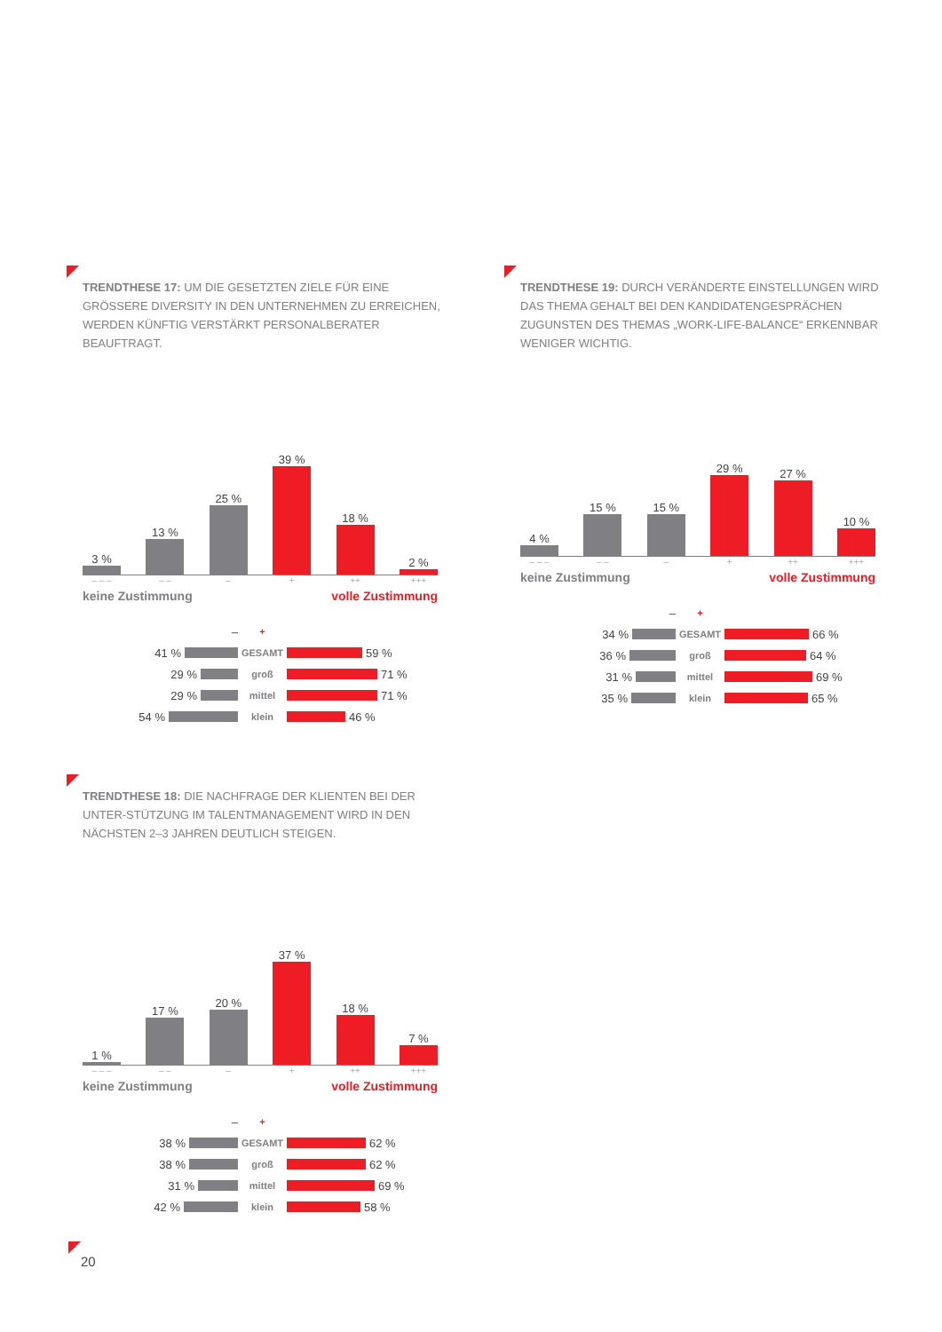TRENDTHESE 17: UM DIE GESETZTEN ZIELE FÜR EINE GRÖSSERE DIVERSITY IN DEN UNTERNEHMEN ZU ERREICHEN, WERDEN KÜNFTIG VERSTÄRKT PERSONALBERATER BEAUFTRAGT.
3 %
13 %
25 %
39 %
18 %
2 %
– – – – – – + ++ +++
keine Zustimmung volle Zustimmung
–
+
41 %
GESAMT
59 %
29 %
groß
71 %
29 %
mittel
71 %
54 %
klein
46 %
TRENDTHESE 19: DURCH VERÄNDERTE EINSTELLUNGEN WIRD DAS THEMA GEHALT BEI DEN KANDIDATENGESPRÄCHEN ZUGUNSTEN DES THEMAS „WORK-LIFE-BALANCE“ ERKENNBAR WENIGER WICHTIG.
4 %
15 %
15 %
29 %
27 %
10 %
– – – – – – + ++ +++
keine Zustimmung volle Zustimmung
–
+
34 %
GESAMT
66 %
36 %
groß
64 %
31 %
mittel
69 %
35 %
klein
65 %
TRENDTHESE 18: DIE NACHFRAGE DER KLIENTEN BEI DER UNTER-STÜTZUNG IM TALENTMANAGEMENT WIRD IN DEN NÄCHSTEN 2–3 JAHREN DEUTLICH STEIGEN.
1 %
17 %
20 %
37 %
18 %
7 %
– – – – – – + ++ +++
keine Zustimmung volle Zustimmung
–
+
38 %
GESAMT
62 %
38 %
groß
62 %
31 %
mittel
69 %
42 %
klein
58 %
20